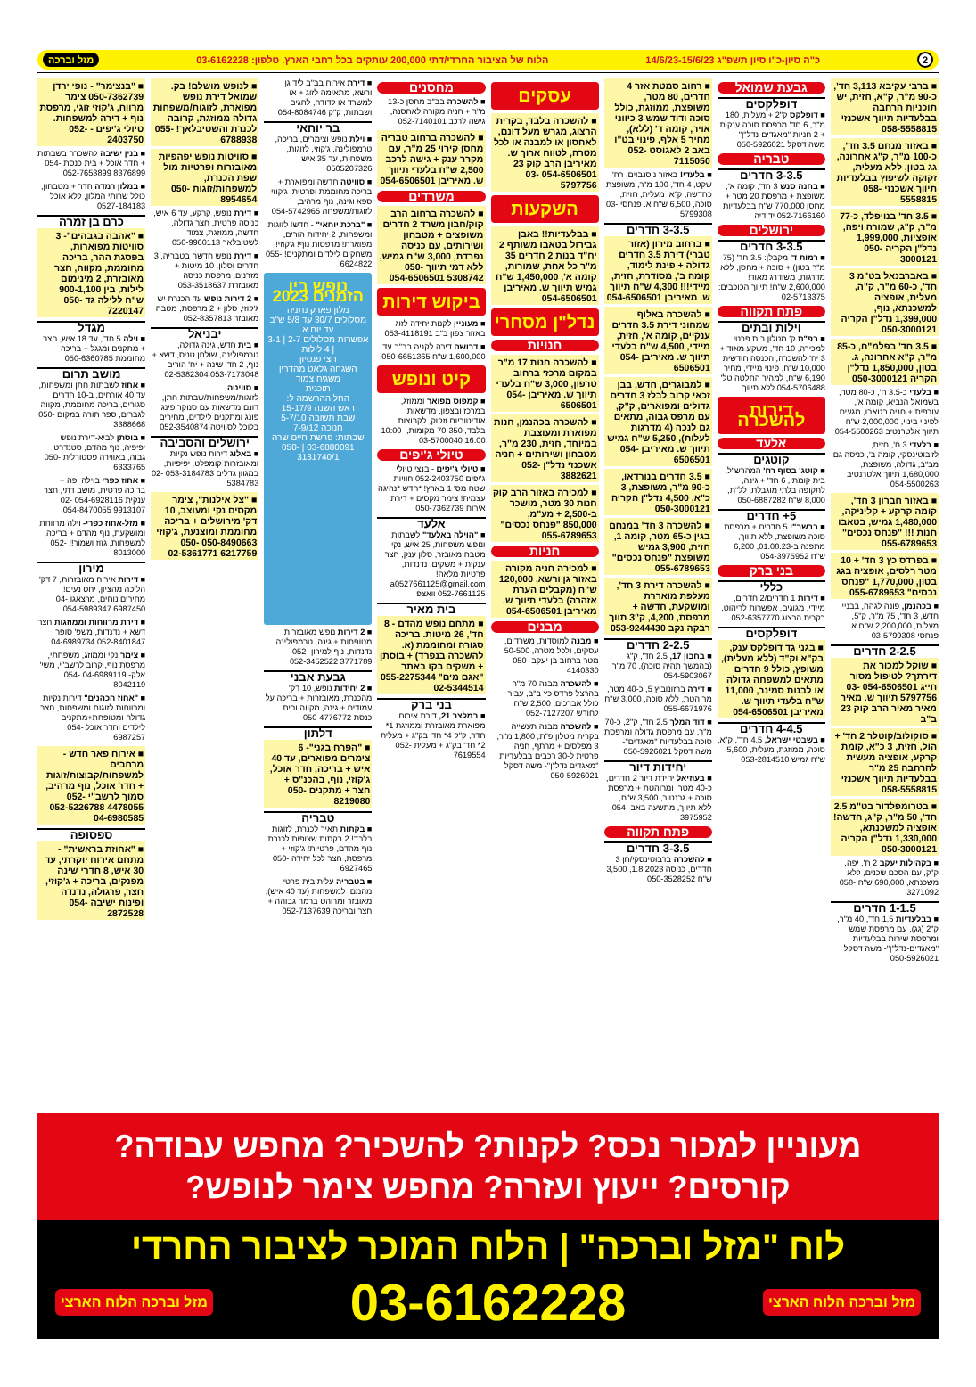2 כ"ה סיון-כ"ו סיון תשפ"ג 14/6/23-15/6/23 הלוח של הציבור החרדי/דתי 200,000 עותקים בכל רחבי הארץ. טלפון: 03-6162228 מזל וברכה
■ ברבי עקיבא 3,113 חד', כ-90 מ"ר, ק"א, חזית, יש תוכניות הרחבה בבלעדיות תיווך אשכנזי 058-5558815
■ באזור מנחם 3.5 חד', כ-100 מ"ר, ק"ג אחרונה, גג בטון, ללא מעלית, זקוקה לשיפוץ בבלעדיות תיווך אשכנזי 058-5558815
■ 3.5 חד' בנויפלד, כ-77 מ"ר, ק"ג, שמורה ויפה, אופציות, 1,999,000 נדל"ן הקריה 050-3000121
■ באברבנאל בט"מ 3 חד', כ-60 מ"ר, ק"ה, מעלית, אופציה למשכנתא, נוף, 1,399,000 נדל"ן הקריה 050-3000121
■ 3.5 חד' בפלמ"ח, כ-85 מ"ר, ק"א אחרונה, ג. בטון, 1,850,000 נדל"ן הקריה 050-3000121
■ בלעדי כ-3.5 ח', כ-80 מטר, בשמואל הנביא, קומה א', עורפית + חניה בטאבו, מגעים לפינוי בינוי, 2,000,000 ש"ח תיווך אלטרנטיב 054-5500263
■ בלעדי 3 ח', חזית, לז'בוטינסקי, קומה ב', כניסה גם מב"ב, גדולה, משופצת, 1,680,000 תיווך אלטרנטיב 054-5500263
■ באזור חברון 3 חד', קומה קרקע + קליניקה, 1,480,000 גמיש, בטאבו חנות !!! "פנחס נכסים" 055-6789653
■ בפרדס כץ 3 חד' + 10 מטר רלסים, אופציה בגג בטון, 1,770,000 "פנחס נכסים" 055-6789653
■ בכהנמן, פונה לגהה, בבניין חדש, 3 חד', 75 מ"ר, ק"5, מעלית, 2,200,000 ש"ח א. פנחסי 03-5799308
2-2.5 חדרים
■ שוקל למכור את דירתך? לטיפול מסור חייג 054-6506501 03-5797756 תיווך ש. מאיר מאיר מאיר הרב קוק 23 ב"ב
■ סוקולוב/קוטלר 2 חד' + הול, חזית, 3 כ"א, קומת קרקע, אופציה מעשית להרחבה 25 מ"ר בבלעדיות תיווך אשכנזי 058-5558815
■ בטרומפלדור בט"מ 2.5 חד', 50 מ"ר, ק"ג, חדשה! אופציה למשכנתא, 1,330,000 נדל"ן הקריה 050-3000121
■ בקהילות יעקב 2 ח', יפה, ק"ק, עם הסכם שכנים, ללא משכנתא, 690,000 ש"ח 058-3271092
1-1.5 חדרים
■ בבלעדיות 1.5 חד', 40 מ"ר, ק"2 (גג), עם מרפסת שמש ומרפסת שירות בבלעדיות "מאגדים-נדל"ן"- משה דסקל 050-5926021
גבעת שמואל
דופלקסים
■ דופלקס ק"2 + מעלית, 180 מ"ר, 6 חד' מרפסת סוכה ענקית + 2 חניות "מאגדים-נדל"ן"- משה דסקל 050-5926021
טבריה
3-3.5 חדרים
■ בחנה סנש 3 חד', קומה א', משופצת + מרפסת 20 מטר + מחסן 770,000 ש"ח בבלעדיות 052-7166160 ידידיה
ירושלים
3-3.5 חדרים
■ רמות ד' מקבלן: 3.5 חד' (75 מ"ר בטון) + סוכה + מחסן, ללא מדרגות, משודרג מאוד! 2,600,000 ש"ח! תיווך הכוכבים: 02-5713375
פתח תקווה
וילות ובתים
■ בפ"ת ק' מטלון בית פרטי למכירה, 10 חד', משקע מאוד + 3 יח' להשכרה, הכנסה חודשית 10,000 ש"ח, פינוי מיידי, מחיר 6,190 ש"ח, למהיר החלטה טל' 054-5706488 ללא תיווך
דירות להשכרה
אלעד
קוטגים
■ קוטג' בסוף רח' המהרש"ל, בית קומתי, 6 חד' + גינה, לתקופה בלתי מוגבלת, לל"ת, 8,000 ש"ח 050-6887282
5+ חדרים
■ ברשב"י 5 חדרים + מרפסת סוכה משופצת, ללא תיווך, מתפנה ב-01.08.23, 6,200 ש"ח 054-3975952
בני ברק
כללי
■ דירות 1 חדרים/2 חדרים, מיידי, מגוגים, אפשרות לריהוט, בקרית הרצוג 052-6357770
דופלקסים
■ בגני גד דופלקס ענק, בק"א וק"ד (ללא מעלית), משופץ, כולל 9 חדרים מתאים למשפחה גדולה או לבנות סמינר, 11,000 ש"ח בלעדי תיווך ש. מאיריבן 054-6506501
4-4.5 חדרים
■ בשבטי ישראל, 4.5 חד', ק"א, סוכה, ממוזגת, מעלית, 5,600 ש"ח גמיש 053-2814510
■ רחוב סמטת אזר 4 חדרים, 80 מטר, משופצת, ממוזגת, כולל סוכה ודוד שמש 3 כיווני אויר, קומה ד' (ללא), מחיר 5 אלף, פינוי בט"ו באב 2 לאגוסט 052-7115050
■ בלעדי! באזור ניסנבוים, רח' שקט, 4 חד', 100 מ"ר, משופצת כחדשה, ק"א, מעלית, חזית, סוכה, 6,500 ש"ח א. פנחסי 03-5799308
3-3.5 חדרים
■ ברחוב מירון (אזור טברי) דירת 3.5 חדרים גדולה + פינת לימוד, קומה ב', מסודרת, חזית, מיידי!!! 4,300 ש"ח תיווך ש. מאיריבן 054-6506501
■ להשכרה באלוף שמחוני דירת 3.5 חדרים ענקיים, קומה א', חזית, מיידי, 4,500 ש"ח בלעדי תיווך ש. מאיריבן 054-6506501
■ למבוגרים, חדש, בבן זכאי קרוב לבלז 3 חדרים גדולים ומפוארים, ק"ק, עם מרפס גבוה, מתאים גם לנכה (4 מדרגות לעלות), 5,250 ש"ח גמיש תיווך ש. מאיריבן 054-6506501
■ 3.5 חדרים בנורדאו, כ-90 מ"ר, משופצת, 3 כ"א, 4,500 נדל"ן הקריה 050-3000121
■ להשכרה 3 חד' במנחם בגין כ-65 מטר, קומה 1, חזית, 3,900 גמיש משופצת "פנחס נכסים" 055-6789653
■ להשכרה דירת 3 חד', מעלפת מואררת ומושקעת, חדשה + מרפסת, 4,200, ק"3 תווך רבקה נקב 053-9244430
2-2.5 חדרים
■ בחבון 17, 2.5 חד', ק"ג (בהמשך תהיה סוכה), 70 מ"ר 054-5903067
■ דירה ברזונוביץ 5, כ-40 מטר, מרוהטת, ללא סוכה, 3,000 ש"ח 055-6671976
■ דוד המלך 2.5 חד', ק"2, כ-70 מ"ר, עם מרפסת גדולה ומרפסת סוכה בבלעדיות "מאגדים"- משה דסקל 050-5926021
יחידות דיור
■ בעוזיאל יחידת דיור 2 חדרים, כ-40 מטר, ומרוהטת + מרפסת סוכה + גרנטור, 3,500 ש"ח, ללא תיווך, מתשעה באב 054-3975952
פתח תקווה
3-3.5 חדרים
■ להשכרה בז'בוטינסקי/חן 3 חדרים, כניסה 1.8.2023, 3,500 ש"ח 050-3528252
עסקים
■ להשכרה בלבד, בקרית הרצוג, מגרש מעל דונם, לאחסון או למבנה או לכל מטרה, לטווח ארוך ש. מאיריבן הרב קוק 23 054-6506501 03-5797756
השקעות
■ בבלעדיות!! באבן גבירול בטאבו משותף 2 יח"ד בנות 2 חדרים 35 מ"ר כל אחת, שמורות, קומה א', 1,450,000 ש"ח גמיש תיווך ש. מאיריבן 054-6506501
נדל"ן מסחרי
חנויות
■ להשכרה חנות 17 מ"ר במקום מרכזי ברחוב טרפון, 3,000 ש"ח בלעדי תיווך ש. מאיריבן 054-6506501
■ להשכרה בכהנמן, חנות מפוארת ומעוצבת במיוחד, חזית, 230 מ"ר, מטבחון ושירותים + חניה אשכנזי נדל"ן 052-3882621
■ למכירה באזור הרב קוק חנות 30 מטר, מושכר ב-2,500 + מע"מ, 850,000 "פנחס נכסים" 055-6789653
חניות
■ למכירה חניה מקורה באזור גן ורשא, 120,000 ש"ח (מקבלים הערת אזהרה) בלעדי תיווך ש. מאיריבן 054-6506501
מבנים
■ מבנה למוסדות, משרדים, עסקים, ולכל מטרה, 50-500 מטר ברחוב בן יעקב 050-4140330
■ להשכרה מבנה 70 מ"ר בהרצל פרדס כץ ב"ב, עבור כולל אברכים, 2,500 ש"ח לחודש 052-7127207
■ להשכרה מבנה תעשייה בקרית מטלון פ"ת, 1,800 מ"ר, 3 מפלסים + מרתף, חניה פרטית ל-30 רכבים בבלעדיות "מאגדים נדל"ן"- משה דסקל 050-5926021
מחסנים
■ להשכרה בב"ב מחסן כ-13 מ"ר + חניה מקורה לאחסנה, גישה לרכב 052-7140101
■ להשכרה ברחוב טבריה מחסן קירוי 25 מ"ר, עם מקרר ענק + גישה לרכב 2,500 ש"ח בלעדי תיווך ש. מאיריבן 054-6506501
משרדים
■ להשכרה ברחוב הרב קוק/חבון משרד 2 חדרים משופצים + מטבחון ושירותים, עם כניסה נפרדת, 3,000 ש"ח גמיש, ללא דמי תיווך 050-5308742 054-6506501
ביקוש דירות
■ מעוניין לקנות יחידה לזוג באזור צפון ב"ב 053-4118191
■ דרושה דירה לקניה בב"ב עד 1,600,000 ש"ח 050-6651365
קיט ונופש
■ קמפוס מפואר וממוזג, במרכז ובצפון, מדשאות, אודיטוריום וזקוק, לקבוצות בלבד, 70-350 מקומות, 10:00-16:00 03-5700040
טיולי ג'יפים
■ טיולי ג'יפים - בנצי טיולי ג'יפים 052-2403750 חוויות שטח מס' 1 בארץ! *חדש *נהיגה עצמית! צימר מקסים + דירת אירוח 050-7362739
אלעד
■ "הוילה באלעד" לשבתות ונופש משפחות, 25 איש, נקי, מטבח מאובזר, סלון ענק, חצר ענקית + משקים, נדנדות, פרטיות מלאה! a0527661125@gmail.com 052-7661125 וואצפ
בית מאיר
■ מתחם נופש מהדם - 8 חד', 26 מיטות. בריכה סגורה ומחוממת (א. להשכרה בנפרד) + בוסתן + משקים בקו באתר "אגם מים" 055-2275344 02-5344514
בני ברק
■ במלצר 21, דירת אירוח מפוארת מאובזרת וממוזגת 1* חדר, ק"ק 4* חד' בק"ג + מעלית 2* חד' בק"ג + מעלית 052-7619554
■ דירת אירוח בב"ב ליד גן ורשא, מתאימה לזוג + או למשרד או לדודה, לחגים ושבתות, ק"ק 054-8084746
בר יוחאי
■ וילת נופש וצימרים, בריכה, טרמפולינה, ג'קוזי, לזוגות, משפחות, עד 35 איש 0505207326
■ סוויטה חדשה ומפוארת + בריכה מחוממת ופרטית! ג'קוזי ספא וגינה, נוף מרהיב, לזוגות/משפחה 054-5742965
■ "ברכת יוחאי" - חדש! לזוגות ומשפחות, 2 יחידות הורים, מפוארת! מרפסות נוף! ג'קוזי! משחקים לילדים ומתקנים! 055-6624822
נופש בין הזמנים 2023
מלון פארק נתניה
מסלולים 30/7 עד 5/8 ש"ב עד יום א
אפשרות מסלולים 2-7 | 3-1 | 4 לילות
חצי פנסיון
השגחה גלאט מהדרין משגיח צמוד
תוכנית
החל ההרשמה ל:
ראש השנה 15-17/9
שבת תשובה 5-7/10
חנוכה 7-9/12
שבתות: פרשת חיים שרה
03-6880091 | 050-3131740/1
■ 2 דירות נופש מאובזרות, מטופחות + גינה, טרמפולינה, נדנדות, נוף למירון 052-3771789 052-3452522
גבעת אבני
■ 2 יחידות נופש, 10 דק' מהכנרת, מאובזרות + בריכה על עמודים + גינה, מקווה ובית כנסת 050-4776772
דלתון
■ "הפרח בגני"- 6 צימרים מפוארים, עד 40 איש + בריכה, חדר אוכל, ג'קוזי, נוף, בהכנ"ס + חצר + מתקנים 050-8219080
טבריה
■ בקתות תאיר לכנרת, לזוגות בלבד! 2 בקתות שצופות לכנרת, נוף מהדם, פרטיות! ג'קוזי + מרפסת, חצר לכל יחידה 050-6927465
■ בטבריה עלית בית פרטי מהמם, למשפחות (עד 40 איש), מאובזר ומרוהט ברמה גבוהה + חצר ובריכה 052-7137639
■ לנופש מושלם! בק. שמואל דירת נופש מפוארת, לזוגות/משפחות גדולה ממוזגת, קרובה לכנרת והשטיבלאך! 055-6788938
■ סוויטות נופש יפהפיות מאובזרות ופרטיות מול שפת הכנרת, למשפחות/זוגות 050-8954654
■ דירת נופש, קרקע, עד 6 איש, כניסה פרטית, חצר גדולה, חדשה, ממוזגת, צמוד לשטיבלאך 050-9960113
■ דירת נופש חדשה בטבריה, 3 חדרים וסלון, 10 מיטות + מזרנים, מרפסת כניסה מאובזרת 053-3518637
■ 2 דירות נופש עד הכנרת יש ג'קוזי, סלון + 2 מרפסת, מטבח מאובזר 052-8357813
יבניאל
■ בית חדש, גינה גדולה, טרמפולינה, שולחן טניס, דשא + נוף, 2 חד' שינה + יח' הורים 053-7173048 02-5382304
■ סוויטה לזוגות/משפחות/שבתות חתן, דונם מדשאות עם סנוקר פינג פונג ומתקנים לילדים, מחירים בלוכל לסוויטה 052-3540874
ירושלים והסביבה
■ באלוג דירות נופש נקיות ומאובזרות קומפלט, יפיפיות, במגוון גדלים 053-3184783 02-5384783
■ "צל אילנות", צימר מקסים נקי ומעוצב, 10 דק' מירושלים + בריכה מחוממת ומוצנעת, ג'קוזי 050-8490663 050-6217759 02-5361771
■ "בנצימר" - נופי ירדן 050-7362739 צימר מרווח, ג'קוזי זוגי, מרפסת נוף + דירה למשפחות. טיולי ג'יפים - 052-2403750
■ בנין ישיבה להשכרה בשבתות + חדר אוכל + בית כנסת 054-8376899 052-7653899
■ במלון רמדה חדר + מטבחון, כולל שרותי המלון, ללא אוכל 0527-184183
כרם בן זמרה
■ "אהבה בגבהים"- 3 סוויטות מפוארות, בפסגת ההר, בריכה מחוממת, מקווה, חצר מאובזרת, 2 מינימום לילות, בין 900-1,100 ש"ח ללילה גד 050-7220147
מגדל
■ וילה 5 חד', עד 18 איש, חצר + מתקנים ומגגל + בריכה מחוממת 050-6360785
מושב תרום
■ אחוז לשבתות חתן ומשפחות, עד 40 אורחים, ב-10 חדרים סגורים, בריכה מחוממת, מקווה לגברים, ספר תורה במקום 050-3388668
■ בוסתן לביא-דירת נופש יפיפיה, נוף מהדם, סטנדרט גבוה, באווירה פסטורלית 050-6333765
■ אחוז כפרי בוילה יפה + בריכה פרטית, מושב דתי, חצר ענקית 054-6928116 02-9913107 054-8470055
■ מזל-אחוז כפרי- וילה מרווחת ומושקעת, נוף מהדם + בריכה, למשפחות, גזוז ושמור!! 052-8013000
מירון
■ דירות אירוח מאובזרות, 7 דק' הליכה מהציון, יחס נעים! מחירים נוחים, מרצאגו 04-6987450 054-5989347
■ דירת מרווחות וממוזגות חצר דשא + נדנדות, משפ' סופר 052-8401847 04-6989734
■ צימר נקי וממוזג, משפחתי, מרפסת נוף, קרוב לרשב"י, משי' אלק- 04-6989119 054-8042119
■ "אחוז הכהנים" דירות נקיות ומרווחות לזוגות ומשפחות, חצר גדולה ומטופחת+מתקנים לילדים וחדר אוכל 054-6987257
■ אירוח פאר חדש - מרחבים למשפחות/קבוצות/זוגות + חדר אוכל, נוף מרהיב, סמוך לרשב"י 052-4478055 052-5226788 04-6980585
ספסופה
■ "אחוזת בראשית" - מתחם אירוח יוקרתי, עד 30 איש, 8 חדרי שינה מפנקים, בריכה + ג'קוזי, חצר, פרגולה, נדנדה ופינות ישיבה 054-2872528
מעוניין למכור נכס? לקנות? להשכיר? מחפש עבודה?
קורסים? ייעוץ ועזרה? מחפש צימר לנופש?
לוח "מזל וברכה" | הלוח המוכר לציבור החרדי
מזל וברכה הלוח הארצי 03-6162228 מזל וברכה הלוח הארצי